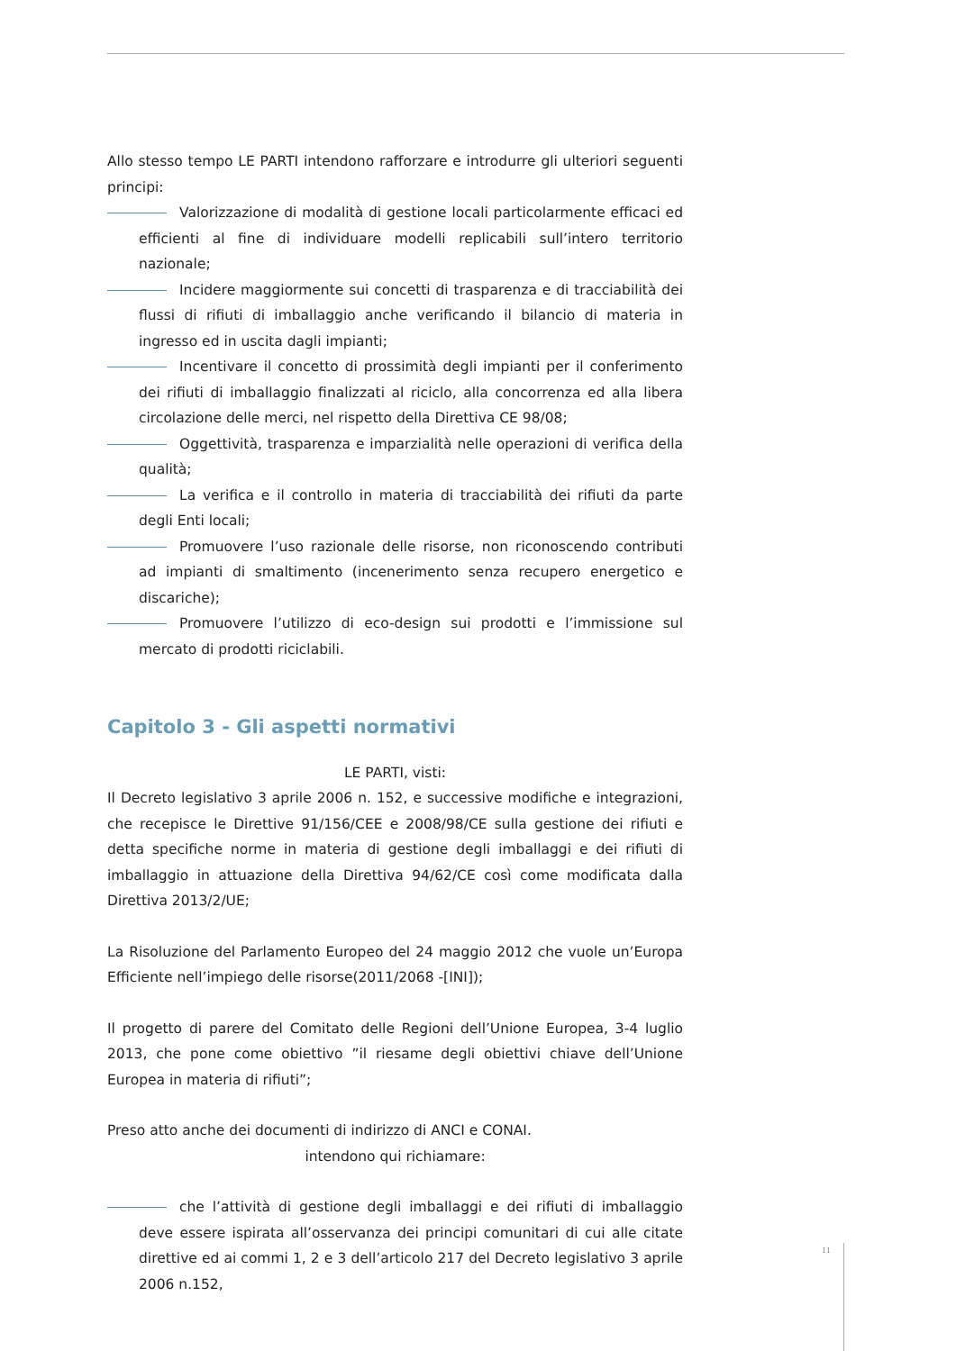Allo stesso tempo LE PARTI intendono rafforzare e introdurre gli ulteriori seguenti principi:
Valorizzazione di modalità di gestione locali particolarmente efficaci ed efficienti al fine di individuare modelli replicabili sull’intero territorio nazionale;
Incidere maggiormente sui concetti di trasparenza e di tracciabilità dei flussi di rifiuti di imballaggio anche verificando il bilancio di materia in ingresso ed in uscita dagli impianti;
Incentivare il concetto di prossimità degli impianti per il conferimento dei rifiuti di imballaggio finalizzati al riciclo, alla concorrenza ed alla libera circolazione delle merci, nel rispetto della Direttiva CE 98/08;
Oggettività, trasparenza e imparzialità nelle operazioni di verifica della qualità;
La verifica e il controllo in materia di tracciabilità dei rifiuti da parte degli Enti locali;
Promuovere l’uso razionale delle risorse, non riconoscendo contributi ad impianti di smaltimento (incenerimento senza recupero energetico e discariche);
Promuovere l’utilizzo di eco-design sui prodotti e l’immissione sul mercato di prodotti riciclabili.
Capitolo 3 - Gli aspetti normativi
LE PARTI, visti:
Il Decreto legislativo 3 aprile 2006 n. 152, e successive modifiche e integrazioni, che recepisce le Direttive 91/156/CEE e 2008/98/CE sulla gestione dei rifiuti e detta specifiche norme in materia di gestione degli imballaggi e dei rifiuti di imballaggio in attuazione della Direttiva 94/62/CE così come modificata dalla Direttiva 2013/2/UE;
La Risoluzione del Parlamento Europeo del 24 maggio 2012 che vuole un’Europa Efficiente nell’impiego delle risorse(2011/2068 -[INI]);
Il progetto di parere del Comitato delle Regioni dell’Unione Europea, 3-4 luglio 2013, che pone come obiettivo ”il riesame degli obiettivi chiave dell’Unione Europea in materia di rifiuti”;
Preso atto anche dei documenti di indirizzo di ANCI e CONAI.
intendono qui richiamare:
che l’attività di gestione degli imballaggi e dei rifiuti di imballaggio deve essere ispirata all’osservanza dei principi comunitari di cui alle citate direttive ed ai commi 1, 2 e 3 dell’articolo 217 del Decreto legislativo 3 aprile 2006 n.152,
11